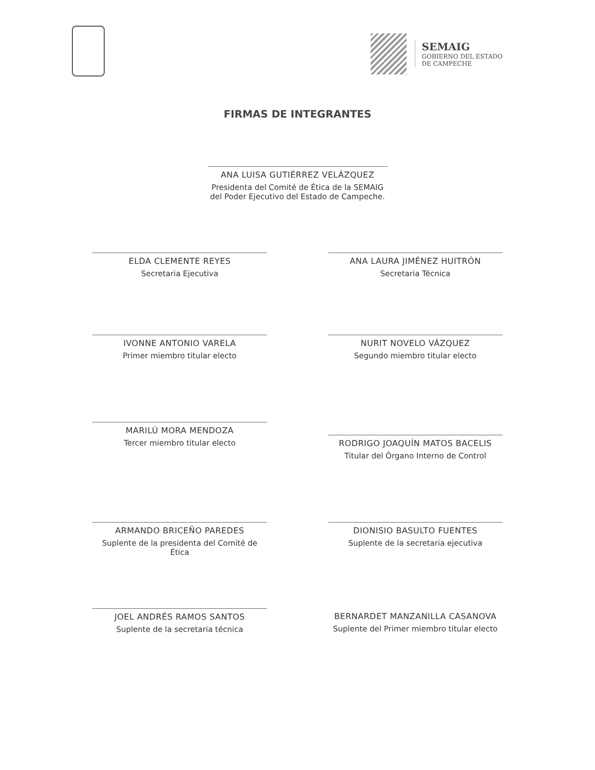SEMAIG
GOBIERNO DEL ESTADO
DE CAMPECHE
FIRMAS DE INTEGRANTES
ANA LUISA GUTIÉRREZ VELÁZQUEZ
Presidenta del Comité de Ética de la SEMAIG
del Poder Ejecutivo del Estado de Campeche.
ELDA CLEMENTE REYES
Secretaria Ejecutiva
ANA LAURA JIMÉNEZ HUITRÓN
Secretaria Técnica
IVONNE ANTONIO VARELA
Primer miembro titular electo
NURIT NOVELO VÁZQUEZ
Segundo miembro titular electo
MARILÚ MORA MENDOZA
Tercer miembro titular electo
RODRIGO JOAQUÍN MATOS BACELIS
Titular del Órgano Interno de Control
ARMANDO BRICEÑO PAREDES
Suplente de la presidenta del Comité de Ética
DIONISIO BASULTO FUENTES
Suplente de la secretaria ejecutiva
JOEL ANDRÉS RAMOS SANTOS
Suplente de la secretaria técnica
BERNARDET MANZANILLA CASANOVA
Suplente del Primer miembro titular electo